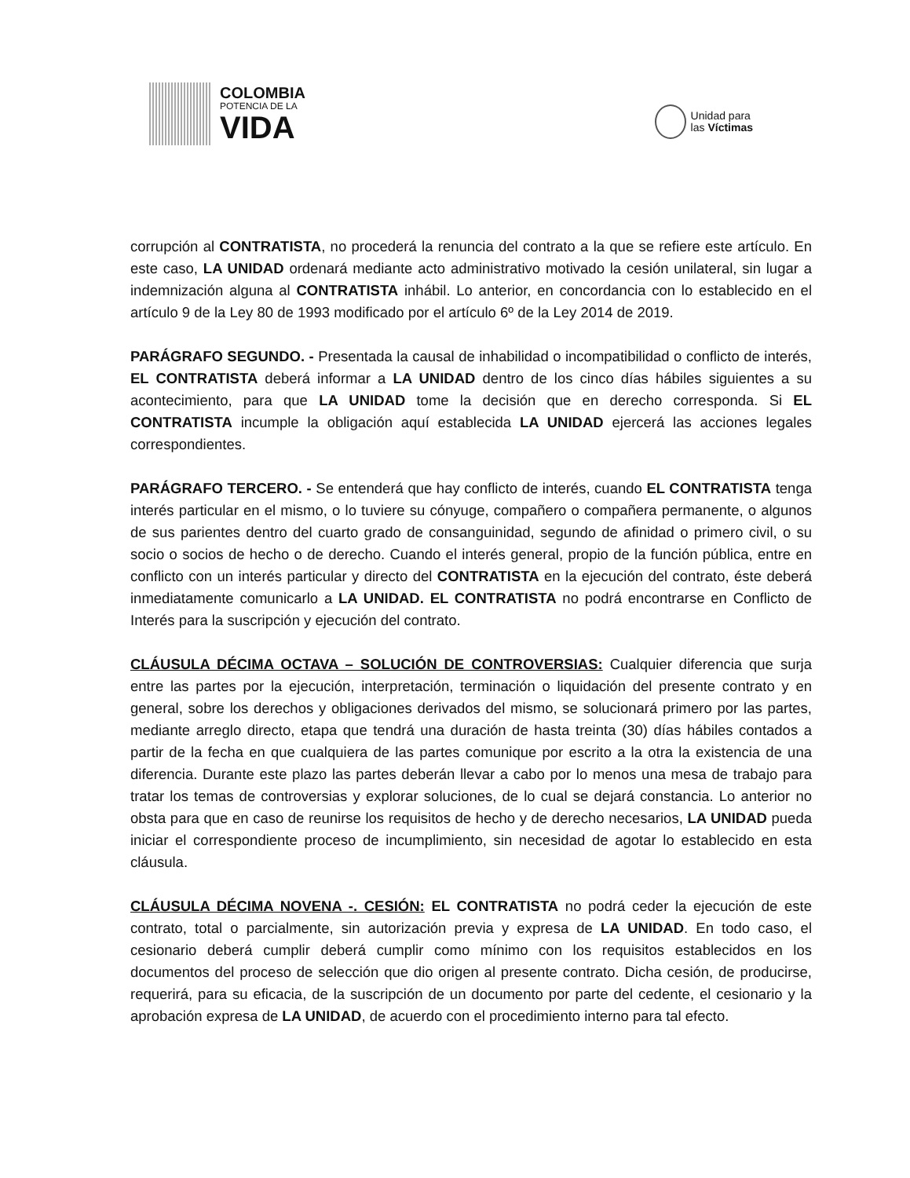COLOMBIA
POTENCIA DE LA
VIDA
Unidad para
las Víctimas
corrupción al CONTRATISTA, no procederá la renuncia del contrato a la que se refiere este artículo. En este caso, LA UNIDAD ordenará mediante acto administrativo motivado la cesión unilateral, sin lugar a indemnización alguna al CONTRATISTA inhábil. Lo anterior, en concordancia con lo establecido en el artículo 9 de la Ley 80 de 1993 modificado por el artículo 6º de la Ley 2014 de 2019.
PARÁGRAFO SEGUNDO. - Presentada la causal de inhabilidad o incompatibilidad o conflicto de interés, EL CONTRATISTA deberá informar a LA UNIDAD dentro de los cinco días hábiles siguientes a su acontecimiento, para que LA UNIDAD tome la decisión que en derecho corresponda. Si EL CONTRATISTA incumple la obligación aquí establecida LA UNIDAD ejercerá las acciones legales correspondientes.
PARÁGRAFO TERCERO. - Se entenderá que hay conflicto de interés, cuando EL CONTRATISTA tenga interés particular en el mismo, o lo tuviere su cónyuge, compañero o compañera permanente, o algunos de sus parientes dentro del cuarto grado de consanguinidad, segundo de afinidad o primero civil, o su socio o socios de hecho o de derecho. Cuando el interés general, propio de la función pública, entre en conflicto con un interés particular y directo del CONTRATISTA en la ejecución del contrato, éste deberá inmediatamente comunicarlo a LA UNIDAD. EL CONTRATISTA no podrá encontrarse en Conflicto de Interés para la suscripción y ejecución del contrato.
CLÁUSULA DÉCIMA OCTAVA – SOLUCIÓN DE CONTROVERSIAS: Cualquier diferencia que surja entre las partes por la ejecución, interpretación, terminación o liquidación del presente contrato y en general, sobre los derechos y obligaciones derivados del mismo, se solucionará primero por las partes, mediante arreglo directo, etapa que tendrá una duración de hasta treinta (30) días hábiles contados a partir de la fecha en que cualquiera de las partes comunique por escrito a la otra la existencia de una diferencia. Durante este plazo las partes deberán llevar a cabo por lo menos una mesa de trabajo para tratar los temas de controversias y explorar soluciones, de lo cual se dejará constancia. Lo anterior no obsta para que en caso de reunirse los requisitos de hecho y de derecho necesarios, LA UNIDAD pueda iniciar el correspondiente proceso de incumplimiento, sin necesidad de agotar lo establecido en esta cláusula.
CLÁUSULA DÉCIMA NOVENA -. CESIÓN: EL CONTRATISTA no podrá ceder la ejecución de este contrato, total o parcialmente, sin autorización previa y expresa de LA UNIDAD. En todo caso, el cesionario deberá cumplir deberá cumplir como mínimo con los requisitos establecidos en los documentos del proceso de selección que dio origen al presente contrato. Dicha cesión, de producirse, requerirá, para su eficacia, de la suscripción de un documento por parte del cedente, el cesionario y la aprobación expresa de LA UNIDAD, de acuerdo con el procedimiento interno para tal efecto.